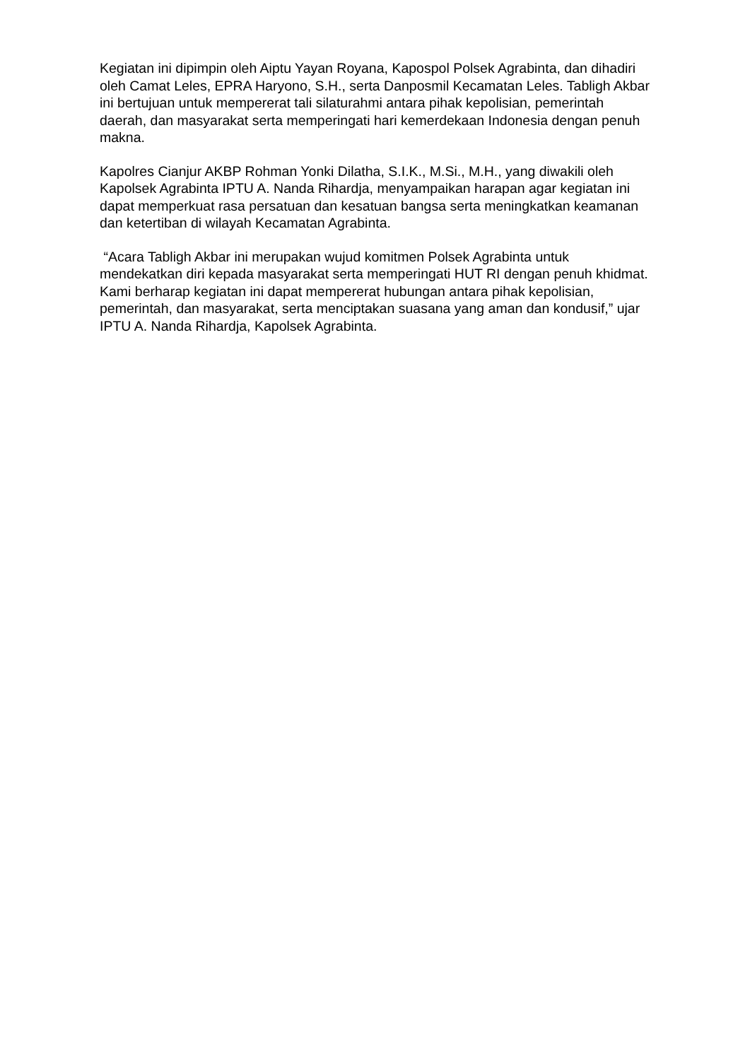Kegiatan ini dipimpin oleh Aiptu Yayan Royana, Kapospol Polsek Agrabinta, dan dihadiri oleh Camat Leles, EPRA Haryono, S.H., serta Danposmil Kecamatan Leles. Tabligh Akbar ini bertujuan untuk mempererat tali silaturahmi antara pihak kepolisian, pemerintah daerah, dan masyarakat serta memperingati hari kemerdekaan Indonesia dengan penuh makna.
Kapolres Cianjur AKBP Rohman Yonki Dilatha, S.I.K., M.Si., M.H., yang diwakili oleh Kapolsek Agrabinta IPTU A. Nanda Rihardja, menyampaikan harapan agar kegiatan ini dapat memperkuat rasa persatuan dan kesatuan bangsa serta meningkatkan keamanan dan ketertiban di wilayah Kecamatan Agrabinta.
“Acara Tabligh Akbar ini merupakan wujud komitmen Polsek Agrabinta untuk mendekatkan diri kepada masyarakat serta memperingati HUT RI dengan penuh khidmat. Kami berharap kegiatan ini dapat mempererat hubungan antara pihak kepolisian, pemerintah, dan masyarakat, serta menciptakan suasana yang aman dan kondusif,” ujar IPTU A. Nanda Rihardja, Kapolsek Agrabinta.